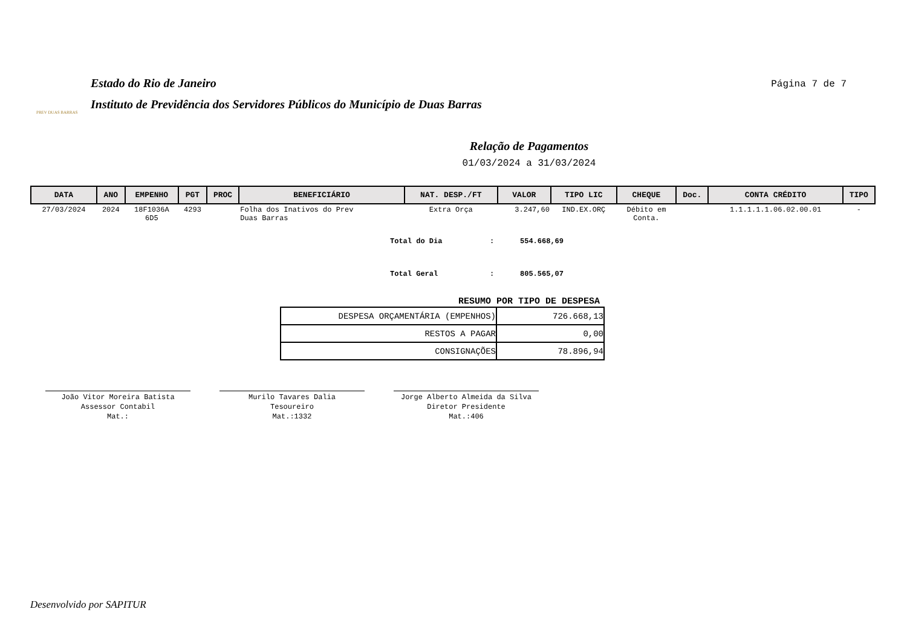PREV DUAS BARRAS
Estado do Rio de Janeiro
Instituto de Previdência dos Servidores Públicos do Município de Duas Barras
Página 7 de 7
Relação de Pagamentos
01/03/2024 a 31/03/2024
| DATA | ANO | EMPENHO | PGT | PROC | BENEFICIÁRIO | NAT. DESP./FT | VALOR | TIPO LIC | CHEQUE | Doc. | CONTA CRÉDITO | TIPO |
| --- | --- | --- | --- | --- | --- | --- | --- | --- | --- | --- | --- | --- |
| 27/03/2024 | 2024 | 18F1036A 6D5 | 4293 | | Folha dos Inativos do Prev Duas Barras | Extra Orça | 3.247,60 | IND.EX.ORÇ | Débito em Conta. | | 1.1.1.1.1.06.02.00.01 | - |
Total do Dia: 554.668,69
Total Geral: 805.565,07
RESUMO POR TIPO DE DESPESA
| DESPESA ORÇAMENTÁRIA (EMPENHOS) | 726.668,13 |
| RESTOS A PAGAR | 0,00 |
| CONSIGNAÇÕES | 78.896,94 |
João Vitor Moreira Batista
Assessor Contabil
Mat.:
Murilo Tavares Dalia
Tesoureiro
Mat.:1332
Jorge Alberto Almeida da Silva
Diretor Presidente
Mat.:406
Desenvolvido por SAPITUR